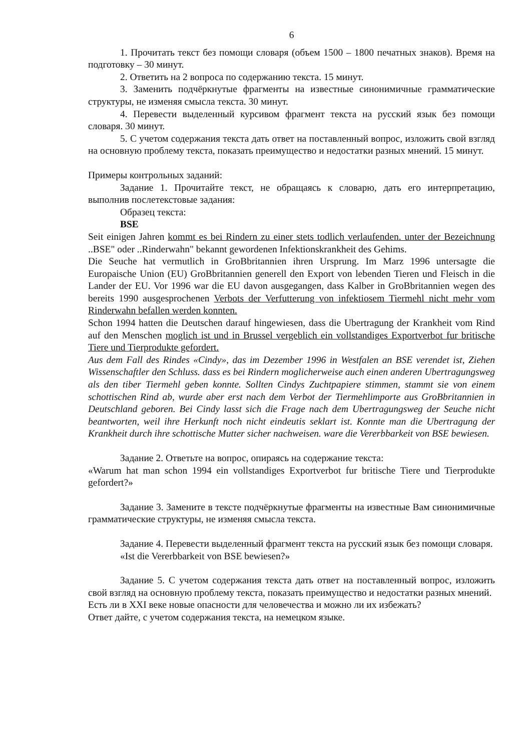6
1. Прочитать текст без помощи словаря (объем 1500 – 1800 печатных знаков). Время на подготовку – 30 минут.
2. Ответить на 2 вопроса по содержанию текста. 15 минут.
3. Заменить подчёркнутые фрагменты на известные синонимичные грамматические структуры, не изменяя смысла текста. 30 минут.
4. Перевести выделенный курсивом фрагмент текста на русский язык без помощи словаря. 30 минут.
5. С учетом содержания текста дать ответ на поставленный вопрос, изложить свой взгляд на основную проблему текста, показать преимущество и недостатки разных мнений. 15 минут.
Примеры контрольных заданий:
Задание 1. Прочитайте текст, не обращаясь к словарю, дать его интерпретацию, выполнив послетекстовые задания:
Образец текста:
BSE
Seit einigen Jahren kommt es bei Rindern zu einer stets todlich verlaufenden. unter der Bezeichnung ..BSE" oder ..Rinderwahn" bekannt gewordenen Infektionskrankheit des Gehims.
Die Seuche hat vermutlich in GroBbritannien ihren Ursprung. Im Marz 1996 untersagte die Europaische Union (EU) GroBbritannien generell den Export von lebenden Tieren und Fleisch in die Lander der EU. Vor 1996 war die EU davon ausgegangen, dass Kalber in GroBbritannien wegen des bereits 1990 ausgesprochenen Verbots der Verfutterung von infektiosem Tiermehl nicht mehr vom Rinderwahn befallen werden konnten.
Schon 1994 hatten die Deutschen darauf hingewiesen, dass die Ubertragung der Krankheit vom Rind auf den Menschen moglich ist und in Brussel vergeblich ein vollstandiges Exportverbot fur britische Tiere und Tierprodukte gefordert.
Aus dem Fall des Rindes «Cindy», das im Dezember 1996 in Westfalen an BSE verendet ist, Ziehen Wissenschaftler den Schluss. dass es bei Rindern moglicherweise auch einen anderen Ubertragungsweg als den tiber Tiermehl geben konnte. Sollten Cindys Zuchtpapiere stimmen, stammt sie von einem schottischen Rind ab, wurde aber erst nach dem Verbot der Tiermehlimporte aus GroBbritannien in Deutschland geboren. Bei Cindy lasst sich die Frage nach dem Ubertragungsweg der Seuche nicht beantworten, weil ihre Herkunft noch nicht eindeutis seklart ist. Konnte man die Ubertragung der Krankheit durch ihre schottische Mutter sicher nachweisen. ware die Vererbbarkeit von BSE bewiesen.
Задание 2. Ответьте на вопрос, опираясь на содержание текста:
«Warum hat man schon 1994 ein vollstandiges Exportverbot fur britische Tiere und Tierprodukte gefordert?»
Задание 3. Замените в тексте подчёркнутые фрагменты на известные Вам синонимичные грамматические структуры, не изменяя смысла текста.
Задание 4. Перевести выделенный фрагмент текста на русский язык без помощи словаря.
«Ist die Vererbbarkeit von BSE bewiesen?»
Задание 5. С учетом содержания текста дать ответ на поставленный вопрос, изложить свой взгляд на основную проблему текста, показать преимущество и недостатки разных мнений.
Есть ли в XXI веке новые опасности для человечества и можно ли их избежать?
Ответ дайте, с учетом содержания текста, на немецком языке.